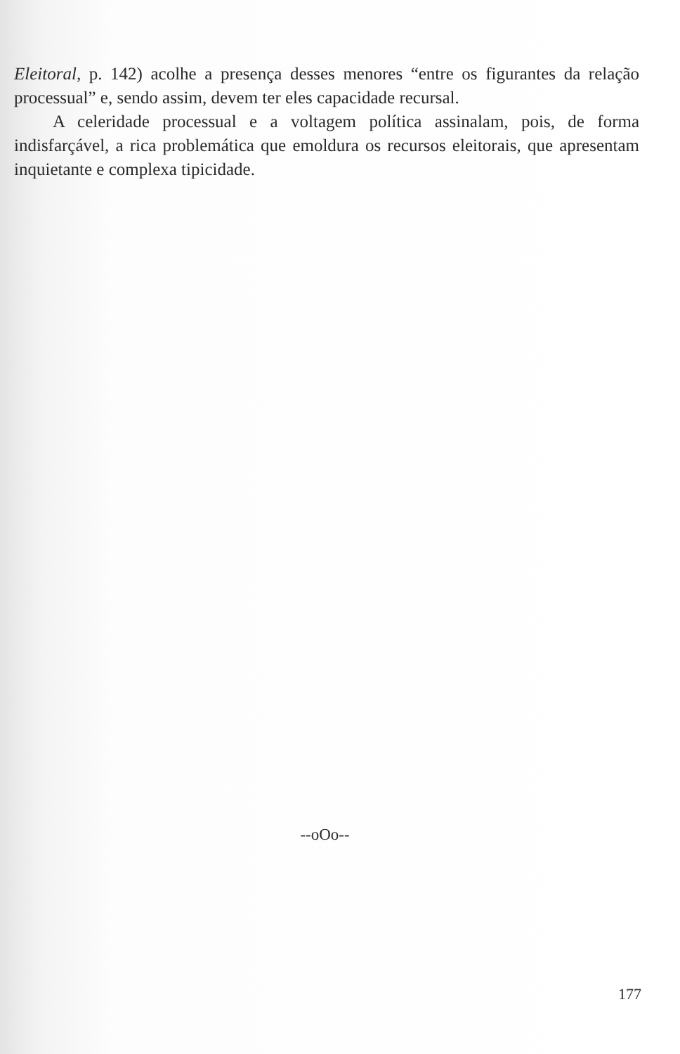Eleitoral, p. 142) acolhe a presença desses menores “entre os figurantes da relação processual” e, sendo assim, devem ter eles capacidade recursal.
A celeridade processual e a voltagem política assinalam, pois, de forma indisfarçável, a rica problemática que emoldura os recursos eleitorais, que apresentam inquietante e complexa tipicidade.
--oOo--
177